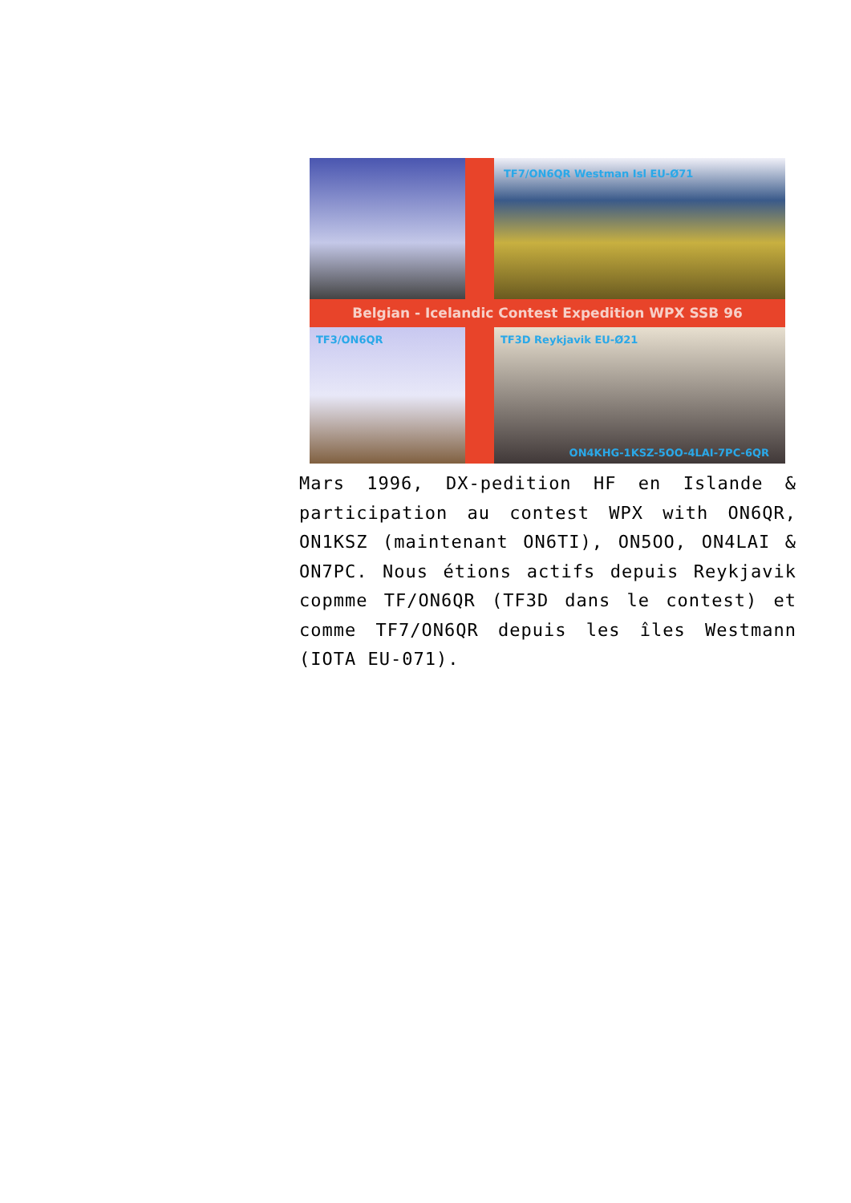TF7/ON6QR Westman Isl EU-Ø71
Belgian - Icelandic Contest Expedition WPX SSB 96
TF3/ON6QR
TF3D Reykjavik EU-Ø21
ON4KHG-1KSZ-5OO-4LAI-7PC-6QR
Mars 1996, DX-pedition HF en Islande & participation au contest WPX with ON6QR, ON1KSZ (maintenant ON6TI), ON5OO, ON4LAI & ON7PC. Nous étions actifs depuis Reykjavik copmme TF/ON6QR (TF3D dans le contest) et comme TF7/ON6QR depuis les îles Westmann (IOTA EU-071).